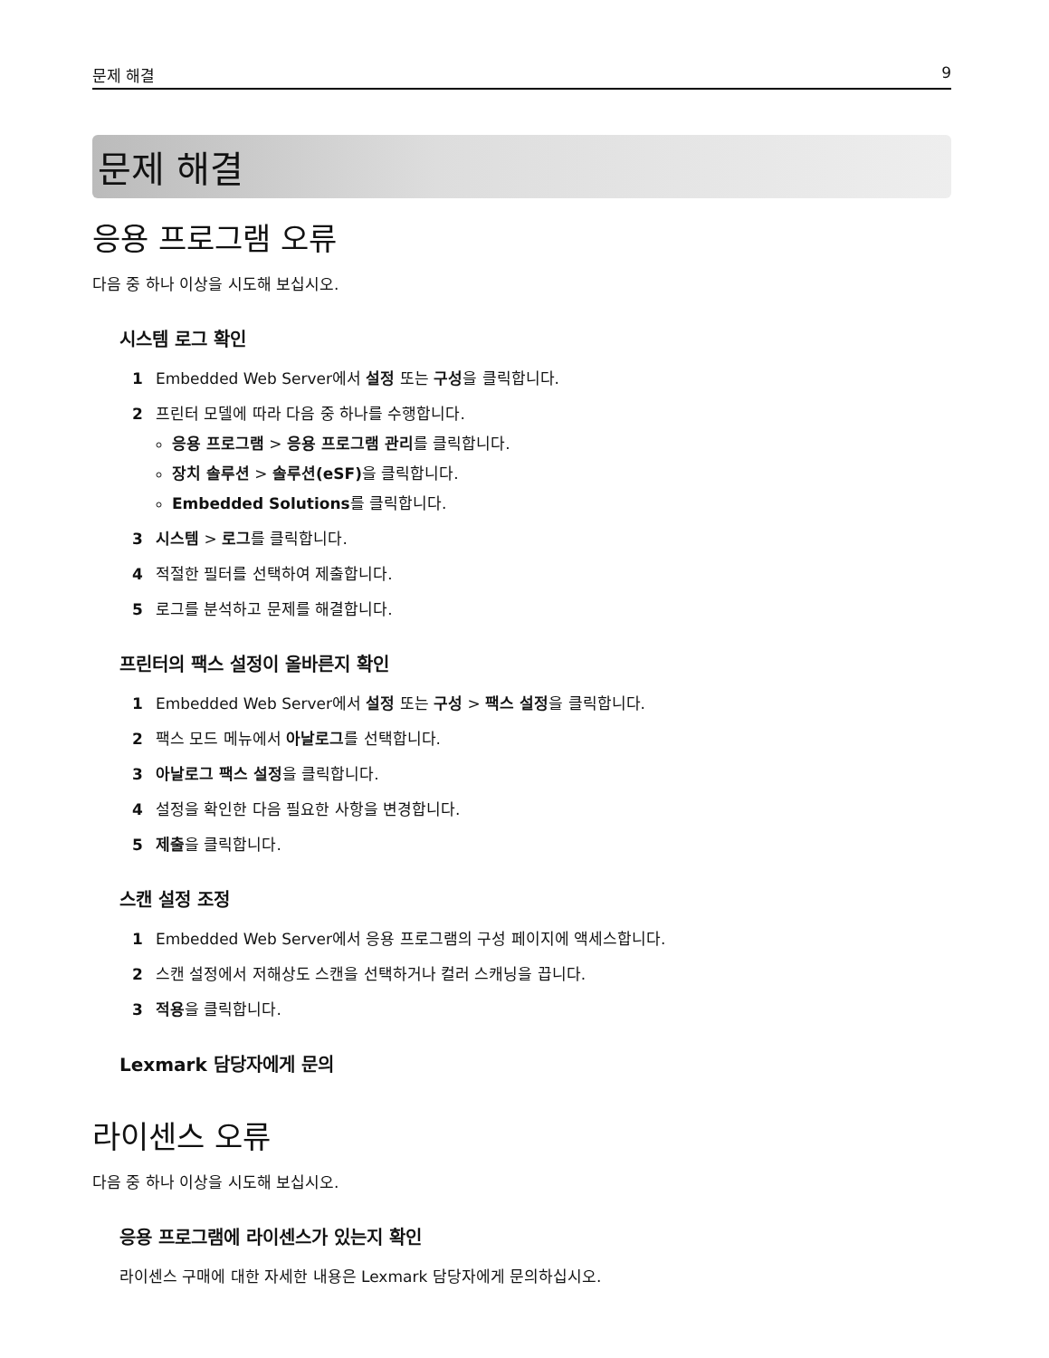문제 해결 9
문제 해결
응용 프로그램 오류
다음 중 하나 이상을 시도해 보십시오.
시스템 로그 확인
1 Embedded Web Server에서 설정 또는 구성을 클릭합니다.
2 프린터 모델에 따라 다음 중 하나를 수행합니다.
응용 프로그램 > 응용 프로그램 관리를 클릭합니다.
장치 솔루션 > 솔루션(eSF) 을 클릭합니다.
Embedded Solutions를 클릭합니다.
3 시스템 > 로그를 클릭합니다.
4 적절한 필터를 선택하여 제출합니다.
5 로그를 분석하고 문제를 해결합니다.
프린터의 팩스 설정이 올바른지 확인
1 Embedded Web Server에서 설정 또는 구성 > 팩스 설정을 클릭합니다.
2 팩스 모드 메뉴에서 아날로그를 선택합니다.
3 아날로그 팩스 설정을 클릭합니다.
4 설정을 확인한 다음 필요한 사항을 변경합니다.
5 제출을 클릭합니다.
스캔 설정 조정
1 Embedded Web Server에서 응용 프로그램의 구성 페이지에 액세스합니다.
2 스캔 설정에서 저해상도 스캔을 선택하거나 컬러 스캐닝을 끕니다.
3 적용을 클릭합니다.
Lexmark 담당자에게 문의
라이센스 오류
다음 중 하나 이상을 시도해 보십시오.
응용 프로그램에 라이센스가 있는지 확인
라이센스 구매에 대한 자세한 내용은 Lexmark 담당자에게 문의하십시오.